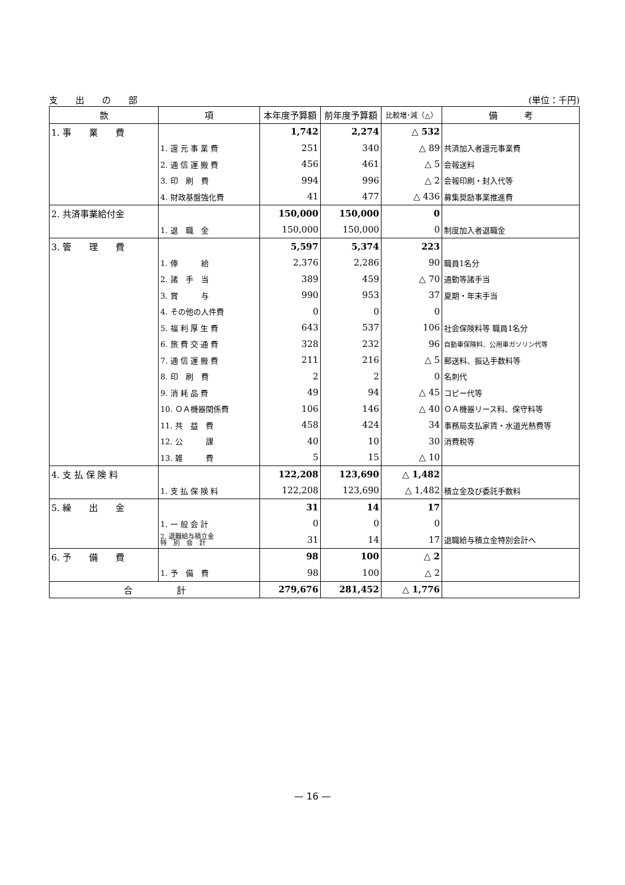支　　出　　の　　部 (単位：千円)
| 款 | 項 | 本年度予算額 | 前年度予算額 | 比較増･減（△） | 備 考 |
| --- | --- | --- | --- | --- | --- |
| 1. 事 業 費 | | 1,742 | 2,274 | △ 532 | |
| | 1. 還 元 事 業 費 | 251 | 340 | △ 89 | 共済加入者還元事業費 |
| | 2. 通 信 運 搬 費 | 456 | 461 | △ 5 | 会報送料 |
| | 3. 印 刷 費 | 994 | 996 | △ 2 | 会報印刷・封入代等 |
| | 4. 財政基盤強化費 | 41 | 477 | △ 436 | 募集奨励事業推進費 |
| 2. 共済事業給付金 | | 150,000 | 150,000 | 0 | |
| | 1. 退 職 金 | 150,000 | 150,000 | 0 | 制度加入者退職金 |
| 3. 管 理 費 | | 5,597 | 5,374 | 223 | |
| | 1. 俸 給 | 2,376 | 2,286 | 90 | 職員1名分 |
| | 2. 諸 手 当 | 389 | 459 | △ 70 | 通勤等諸手当 |
| | 3. 賞 与 | 990 | 953 | 37 | 夏期・年末手当 |
| | 4. その他の人件費 | 0 | 0 | 0 | |
| | 5. 福 利 厚 生 費 | 643 | 537 | 106 | 社会保険料等 職員1名分 |
| | 6. 旅 費 交 通 費 | 328 | 232 | 96 | 自動車保険料、公用車ガソリン代等 |
| | 7. 通 信 運 搬 費 | 211 | 216 | △ 5 | 郵送料、振込手数料等 |
| | 8. 印 刷 費 | 2 | 2 | 0 | 名刺代 |
| | 9. 消 耗 品 費 | 49 | 94 | △ 45 | コピー代等 |
| | 10. ＯＡ機器関係費 | 106 | 146 | △ 40 | ＯＡ機器リース料、保守料等 |
| | 11. 共 益 費 | 458 | 424 | 34 | 事務局支払家賃・水道光熱費等 |
| | 12. 公 課 | 40 | 10 | 30 | 消費税等 |
| | 13. 雑 費 | 5 | 15 | △ 10 | |
| 4. 支 払 保 険 料 | | 122,208 | 123,690 | △ 1,482 | |
| | 1. 支 払 保 険 料 | 122,208 | 123,690 | △ 1,482 | 積立金及び委託手数料 |
| 5. 繰 出 金 | | 31 | 14 | 17 | |
| | 1. 一 般 会 計 | 0 | 0 | 0 | |
| | 2. 退職給与積立金 特 別 会 計 | 31 | 14 | 17 | 退職給与積立金特別会計へ |
| 6. 予 備 費 | | 98 | 100 | △ 2 | |
| | 1. 予 備 費 | 98 | 100 | △ 2 | |
| 合 計 | | 279,676 | 281,452 | △ 1,776 | |
— 16 —